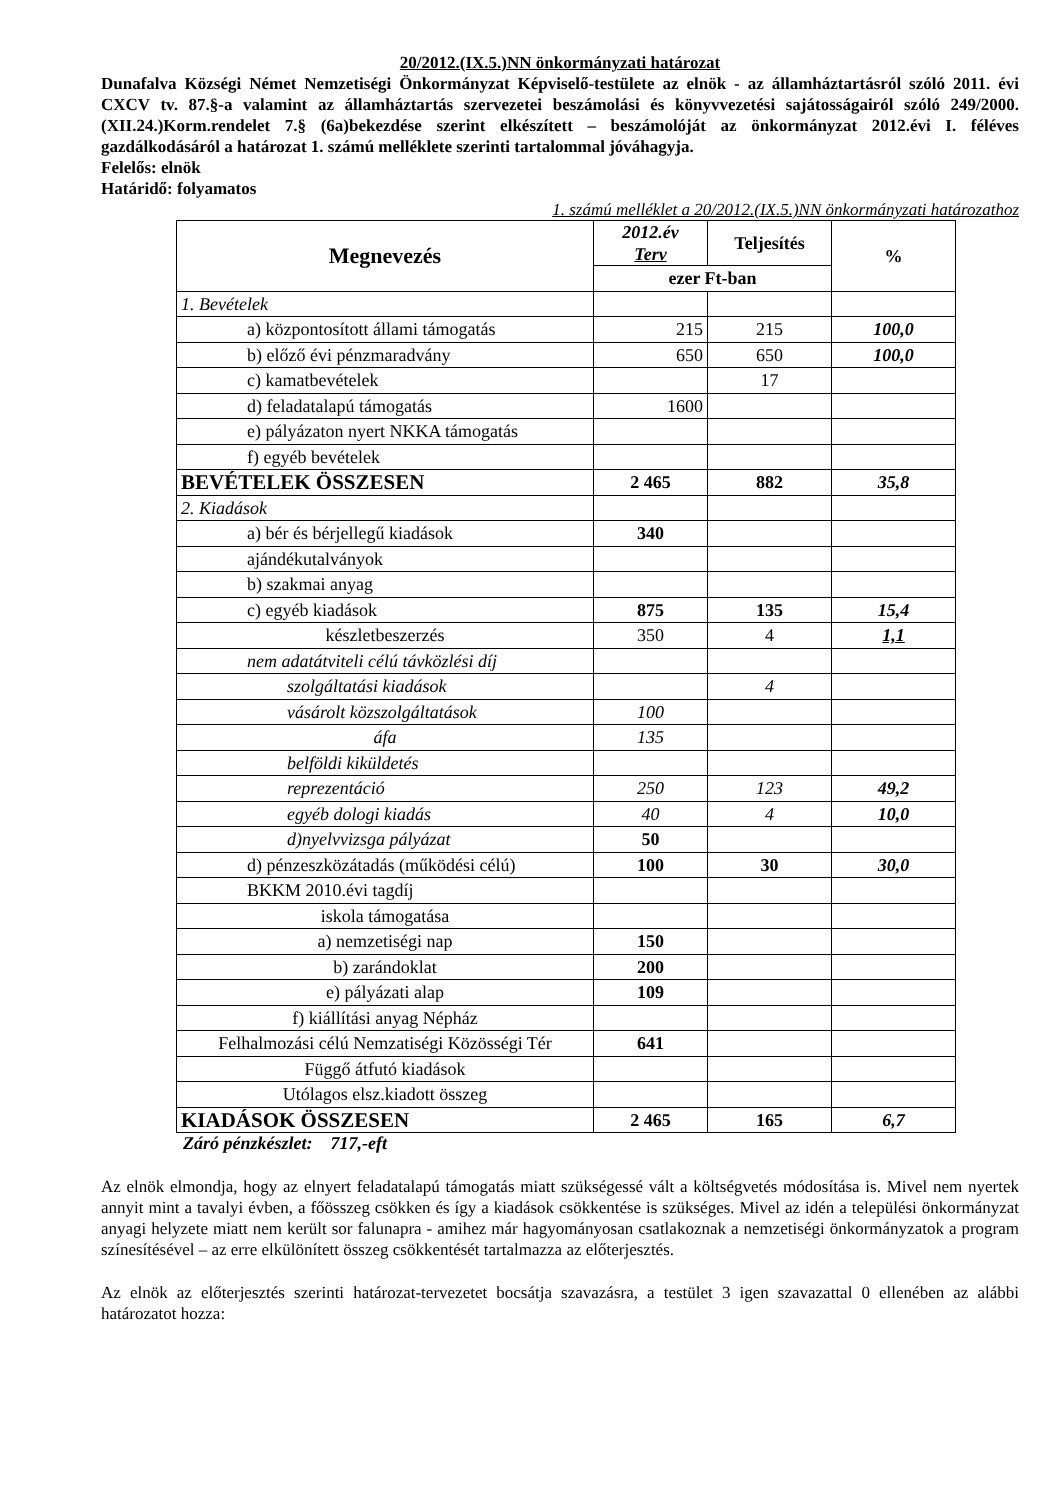20/2012.(IX.5.)NN önkormányzati határozat
Dunafalva Községi Német Nemzetiségi Önkormányzat Képviselő-testülete az elnök - az államháztartásról szóló 2011. évi CXCV tv. 87.§-a valamint az államháztartás szervezetei beszámolási és könyvvezetési sajátosságairól szóló 249/2000.(XII.24.)Korm.rendelet 7.§ (6a)bekezdése szerint elkészített – beszámolóját az önkormányzat 2012.évi I. féléves gazdálkodásáról a határozat 1. számú melléklete szerinti tartalommal jóváhagyja.
Felelős: elnök
Határidő: folyamatos
1. számú melléklet a 20/2012.(IX.5.)NN önkormányzati határozathoz
| Megnevezés | 2012.év Terv | Teljesítés | % |
| --- | --- | --- | --- |
| | ezer Ft-ban | | |
| 1. Bevételek | | | |
| a) központosított állami támogatás | 215 | 215 | 100,0 |
| b) előző évi pénzmaradvány | 650 | 650 | 100,0 |
| c) kamatbevételek | | 17 | |
| d) feladatalapú támogatás | 1600 | | |
| e) pályázaton nyert NKKA támogatás | | | |
| f) egyéb bevételek | | | |
| BEVÉTELEK ÖSSZESEN | 2 465 | 882 | 35,8 |
| 2. Kiadások | | | |
| a) bér és bérjellegű kiadások | 340 | | |
| ajándékutalványok | | | |
| b) szakmai anyag | | | |
| c) egyéb kiadások | 875 | 135 | 15,4 |
| készletbeszerzés | 350 | 4 | 1,1 |
| nem adatátviteli célú távközlési díj | | | |
| szolgáltatási kiadások | | 4 | |
| vásárolt közszolgáltatások | 100 | | |
| áfa | 135 | | |
| belföldi kiküldetés | | | |
| reprezentáció | 250 | 123 | 49,2 |
| egyéb dologi kiadás | 40 | 4 | 10,0 |
| d)nyelvvizsga pályázat | 50 | | |
| d) pénzeszközátadás (működési célú) | 100 | 30 | 30,0 |
| BKKM 2010.évi tagdíj | | | |
| iskola támogatása | | | |
| a) nemzetiségi nap | 150 | | |
| b) zarándoklat | 200 | | |
| e) pályázati alap | 109 | | |
| f) kiállítási anyag Népház | | | |
| Felhalmozási célú Nemzatiségi Közösségi Tér | 641 | | |
| Függő átfutó kiadások | | | |
| Utólagos elsz.kiadott összeg | | | |
| KIADÁSOK ÖSSZESEN | 2 465 | 165 | 6,7 |
Záró pénzkészlet: 717,-eft
Az elnök elmondja, hogy az elnyert feladatalapú támogatás miatt szükségessé vált a költségvetés módosítása is. Mivel nem nyertek annyit mint a tavalyi évben, a főösszeg csökken és így a kiadások csökkentése is szükséges. Mivel az idén a települési önkormányzat anyagi helyzete miatt nem került sor falunapra - amihez már hagyományosan csatlakoznak a nemzetiségi önkormányzatok a program színesítésével – az erre elkülönített összeg csökkentését tartalmazza az előterjesztés.
Az elnök az előterjesztés szerinti határozat-tervezetet bocsátja szavazásra, a testület 3 igen szavazattal 0 ellenében az alábbi határozatot hozza: